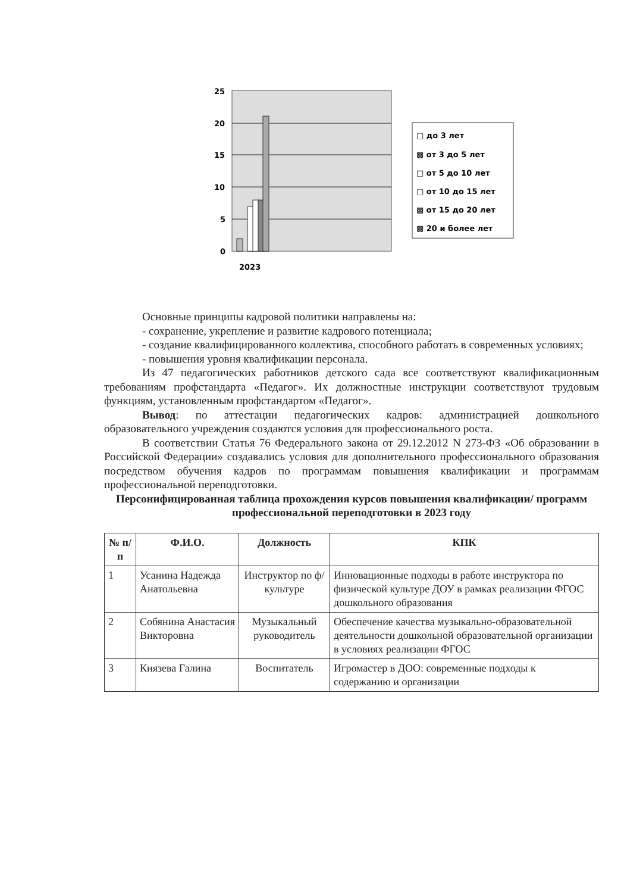25
20
15
10
5
0
2023
□ до 3 лет
▩ от 3 до 5 лет
□ от 5 до 10 лет
□ от 10 до 15 лет
▩ от 15 до 20 лет
▩ 20 и более лет
Основные принципы кадровой политики направлены на:
- сохранение, укрепление и развитие кадрового потенциала;
- создание квалифицированного коллектива, способного работать в современных условиях;
- повышения уровня квалификации персонала.
Из 47 педагогических работников детского сада все соответствуют квалификационным требованиям профстандарта «Педагог». Их должностные инструкции соответствуют трудовым функциям, установленным профстандартом «Педагог».
Вывод: по аттестации педагогических кадров: администрацией дошкольного образовательного учреждения создаются условия для профессионального роста.
В соответствии Статья 76 Федерального закона от 29.12.2012 N 273-ФЗ «Об образовании в Российской Федерации» создавались условия для дополнительного профессионального образования посредством обучения кадров по программам повышения квалификации и программам профессиональной переподготовки.
Персонифицированная таблица прохождения курсов повышения квалификации/ программ профессиональной переподготовки в 2023 году
| № п/п | Ф.И.О. | Должность | КПК |
| --- | --- | --- | --- |
| 1 | Усанина Надежда Анатольевна | Инструктор по ф/культуре | Инновационные подходы в работе инструктора по физической культуре ДОУ в рамках реализации ФГОС дошкольного образования |
| 2 | Собянина Анастасия Викторовна | Музыкальный руководитель | Обеспечение качества музыкально-образовательной деятельности дошкольной образовательной организации в условиях реализации ФГОС |
| 3 | Князева Галина | Воспитатель | Игромастер в ДОО: современные подходы к содержанию и организации |